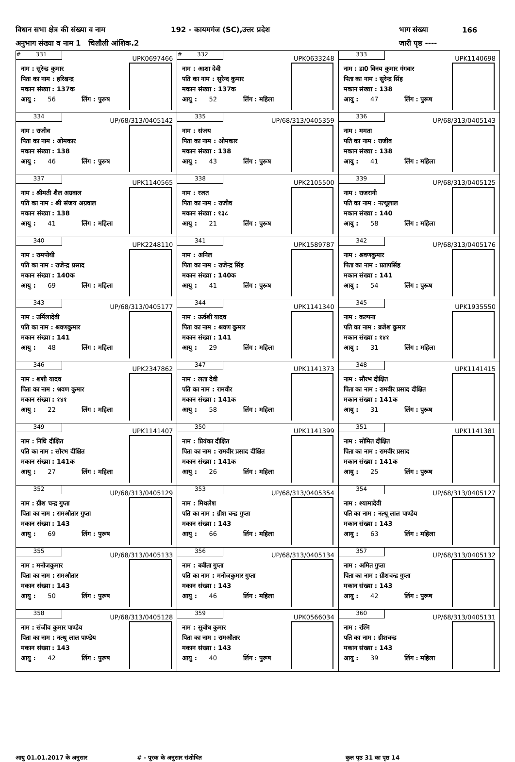विधान सभा क्षेत्र की संख्या व नाम 192 - कायमगंज (SC),उत्तर प्रदेश भाग संख्या 166
अनुभाग संख्या व नाम 1 चिलौली आंशिक.2 जारी पृष्ठ ----
| # 331 UPK0697466 नाम : सुरेन्द्र कुमार पिता का नाम : हरिश्चन्द्र मकान संख्या : 137क आयु : 56 लिंग : पुरूष | # 332 UPK0633248 नाम : आशा देवी पति का नाम : सुरेन्द कुमार मकान संख्या : 137क आयु : 52 लिंग : महिला | 333 UPK1140698 नाम : डा0 विनय कुमार गंगवार पिता का नाम : सुरेन्द्र सिंह मकान संख्या : 138 आयु : 47 लिंग : पुरूष |
| 334 UP/68/313/0405142 नाम : राजीव पिता का नाम : ओमकार मकान संख्या : 138 आयु : 46 लिंग : पुरूष | 335 UP/68/313/0405359 नाम : संजय पिता का नाम : ओमकार मकान संख्या : 138 आयु : 43 लिंग : पुरूष | 336 UP/68/313/0405143 नाम : ममता पति का नाम : राजीव मकान संख्या : 138 आयु : 41 लिंग : महिला |
| 337 UPK1140565 नाम : श्रीमती शैल अग्रवाल पति का नाम : श्री संजय अग्रवाल मकान संख्या : 138 आयु : 41 लिंग : महिला | 338 UPK2105500 नाम : रजत पिता का नाम : राजीव मकान संख्या : १३८ आयु : 21 लिंग : पुरूष | 339 UP/68/313/0405125 नाम : राजरानी पति का नाम : नत्थूलाल मकान संख्या : 140 आयु : 58 लिंग : महिला |
| 340 UPK2248110 नाम : रामपोथी पति का नाम : राजेन्द्र प्रसाद मकान संख्या : 140क आयु : 69 लिंग : महिला | 341 UPK1589787 नाम : अनिल पिता का नाम : राजेन्द्र सिंह मकान संख्या : 140क आयु : 41 लिंग : पुरूष | 342 UP/68/313/0405176 नाम : श्रवणकुमार पिता का नाम : प्रतापसिंह मकान संख्या : 141 आयु : 54 लिंग : पुरूष |
| 343 UP/68/313/0405177 नाम : उर्मिलादेवी पति का नाम : श्रवणकुमार मकान संख्या : 141 आयु : 48 लिंग : महिला | 344 UPK1141340 नाम : ऊर्वशी यादव पिता का नाम : श्रवण कुमार मकान संख्या : 141 आयु : 29 लिंग : महिला | 345 UPK1935550 नाम : कल्पना पति का नाम : ब्रजेश कुमार मकान संख्या : १४१ आयु : 31 लिंग : महिला |
| 346 UPK2347862 नाम : शशी यादव पिता का नाम : श्रवण कुमार मकान संख्या : १४१ आयु : 22 लिंग : महिला | 347 UPK1141373 नाम : लता देवी पति का नाम : रामवीर मकान संख्या : 141क आयु : 58 लिंग : महिला | 348 UPK1141415 नाम : सौरभ दीक्षित पिता का नाम : रामवीर प्रसाद दीक्षित मकान संख्या : 141क आयु : 31 लिंग : पुरूष |
| 349 UPK1141407 नाम : निधि दीक्षित पति का नाम : सौरभ दीक्षित मकान संख्या : 141क आयु : 27 लिंग : महिला | 350 UPK1141399 नाम : प्रियंका दीक्षित पिता का नाम : रामवीर प्रसाद दीक्षित मकान संख्या : 141क आयु : 26 लिंग : महिला | 351 UPK1141381 नाम : सोमित दीक्षित पिता का नाम : रामवीर प्रसाद मकान संख्या : 141क आयु : 25 लिंग : पुरूष |
| 352 UP/68/313/0405129 नाम : ग्रीश चन्द्र गुप्ता पिता का नाम : रामऔतार गुप्ता मकान संख्या : 143 आयु : 69 लिंग : पुरूष | 353 UP/68/313/0405354 नाम : मिथलेश पति का नाम : ग्रीश चन्द्र गुप्ता मकान संख्या : 143 आयु : 66 लिंग : महिला | 354 UP/68/313/0405127 नाम : श्यामादेवी पति का नाम : नत्थू लाल पाण्डेय मकान संख्या : 143 आयु : 63 लिंग : महिला |
| 355 UP/68/313/0405133 नाम : मनोजकुमार पिता का नाम : रामऔतार मकान संख्या : 143 आयु : 50 लिंग : पुरूष | 356 UP/68/313/0405134 नाम : बबीता गुप्ता पति का नाम : मनोजकुमार गुप्ता मकान संख्या : 143 आयु : 46 लिंग : महिला | 357 UP/68/313/0405132 नाम : अमित गुप्ता पिता का नाम : ग्रीशचन्द्र गुप्ता मकान संख्या : 143 आयु : 42 लिंग : पुरूष |
| 358 UP/68/313/0405128 नाम : संजीव कुमार पाण्डेय पिता का नाम : नत्थू लाल पाण्डेय मकान संख्या : 143 आयु : 42 लिंग : पुरूष | 359 UPK0566034 नाम : सुबोध कुमार पिता का नाम : रामऔतार मकान संख्या : 143 आयु : 40 लिंग : पुरूष | 360 UP/68/313/0405131 नाम : रश्मि पति का नाम : ग्रीशचन्द्र मकान संख्या : 143 आयु : 39 लिंग : महिला |
आयु 01.01.2017 के अनुसार # - पूरक के अनुसार संशोधित कुल पृष्ठ 31 का पृष्ठ 14